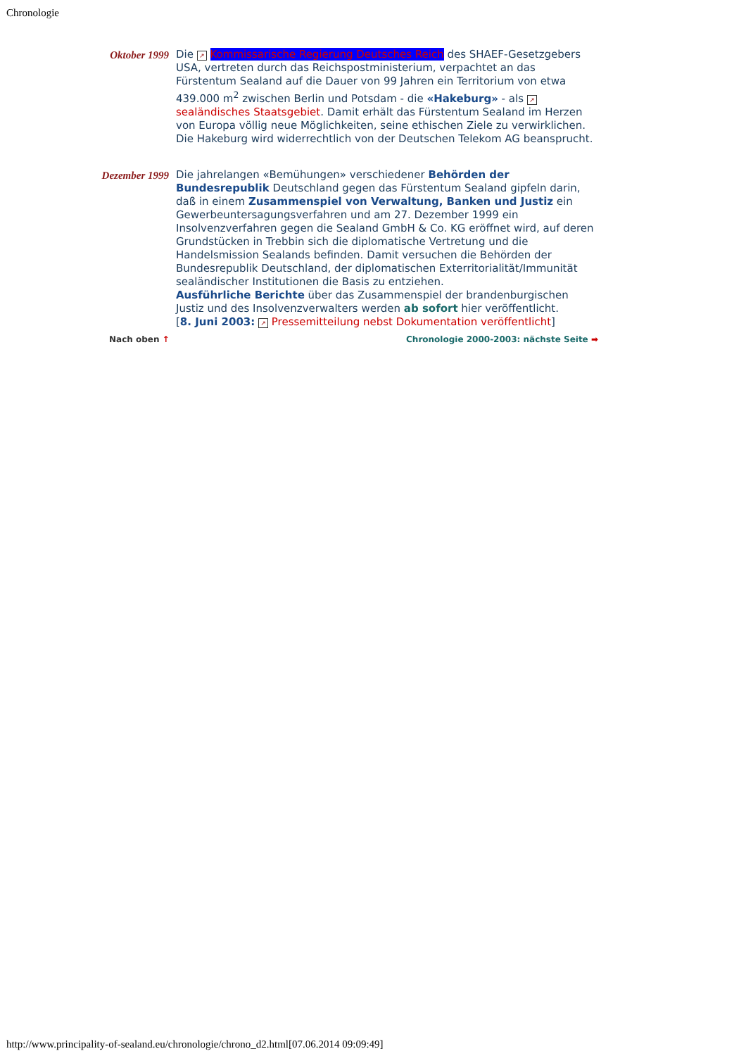Chronologie
Oktober 1999
Die ↗ Kommissarische Regierung Deutsches Reich des SHAEF-Gesetzgebers USA, vertreten durch das Reichspostministerium, verpachtet an das Fürstentum Sealand auf die Dauer von 99 Jahren ein Territorium von etwa 439.000 m<sup>2</sup> zwischen Berlin und Potsdam - die «Hakeburg» - als ↗ sealändisches Staatsgebiet. Damit erhält das Fürstentum Sealand im Herzen von Europa völlig neue Möglichkeiten, seine ethischen Ziele zu verwirklichen.
Die Hakeburg wird widerrechtlich von der Deutschen Telekom AG beansprucht.
Dezember 1999
Die jahrelangen «Bemühungen» verschiedener Behörden der Bundesrepublik Deutschland gegen das Fürstentum Sealand gipfeln darin, daß in einem Zusammenspiel von Verwaltung, Banken und Justiz ein Gewerbeuntersagungsverfahren und am 27. Dezember 1999 ein Insolvenzverfahren gegen die Sealand GmbH & Co. KG eröffnet wird, auf deren Grundstücken in Trebbin sich die diplomatische Vertretung und die Handelsmission Sealands befinden. Damit versuchen die Behörden der Bundesrepublik Deutschland, der diplomatischen Exterritorialität/Immunität sealändischer Institutionen die Basis zu entziehen.
Ausführliche Berichte über das Zusammenspiel der brandenburgischen Justiz und des Insolvenzverwalters werden ab sofort hier veröffentlicht.
[8. Juni 2003: ↗ Pressemitteilung nebst Dokumentation veröffentlicht]
Nach oben ↑ Chronologie 2000-2003: nächste Seite ➡
http://www.principality-of-sealand.eu/chronologie/chrono_d2.html[07.06.2014 09:09:49]